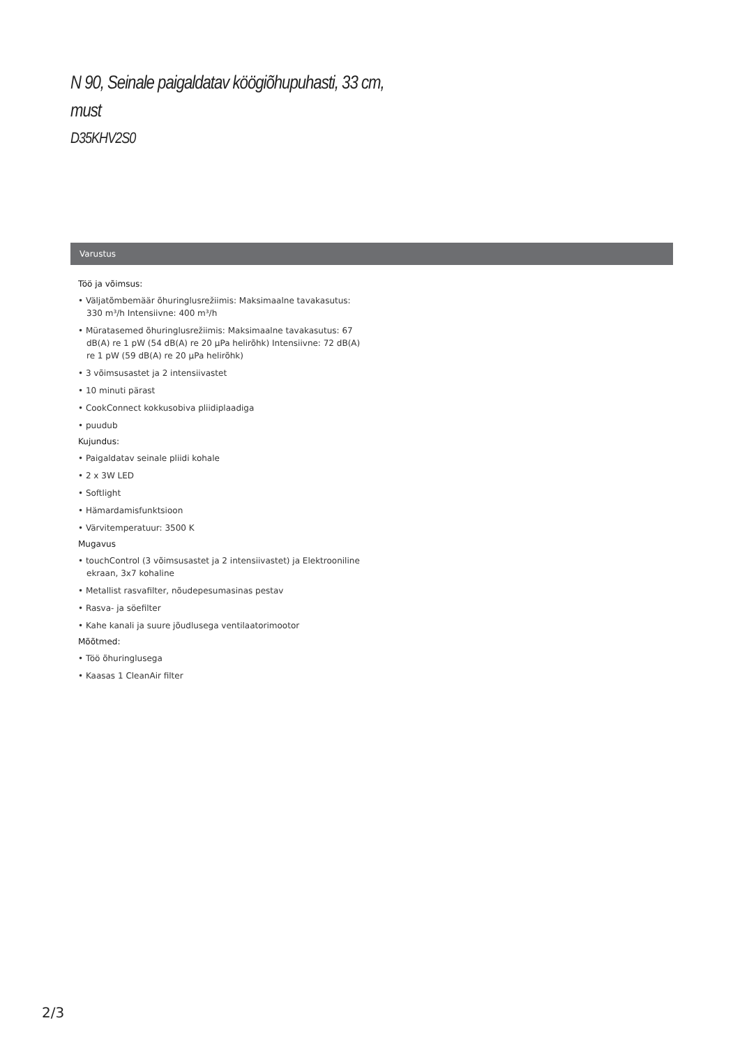N 90, Seinale paigaldatav köögiõhupuhasti, 33 cm,
must
D35KHV2S0
Varustus
Töö ja võimsus:
• Väljatõmbemäär õhuringlusrežiimis: Maksimaalne tavakasutus: 330 m³/h Intensiivne: 400 m³/h
• Müratasemed õhuringlusrežiimis: Maksimaalne tavakasutus: 67 dB(A) re 1 pW (54 dB(A) re 20 µPa helirõhk) Intensiivne: 72 dB(A) re 1 pW (59 dB(A) re 20 µPa helirõhk)
• 3 võimsusastet ja 2 intensiivastet
• 10 minuti pärast
• CookConnect kokkusobiva pliidiplaadiga
• puudub
Kujundus:
• Paigaldatav seinale pliidi kohale
• 2 x 3W LED
• Softlight
• Hämardamisfunktsioon
• Värvitemperatuur: 3500 K
Mugavus
• touchControl (3 võimsusastet ja 2 intensiivastet) ja Elektrooniline ekraan, 3x7 kohaline
• Metallist rasvafilter, nõudepesumasinas pestav
• Rasva- ja söefilter
• Kahe kanali ja suure jõudlusega ventilaatorimootor
Mõõtmed:
• Töö õhuringlusega
• Kaasas 1 CleanAir filter
2/3